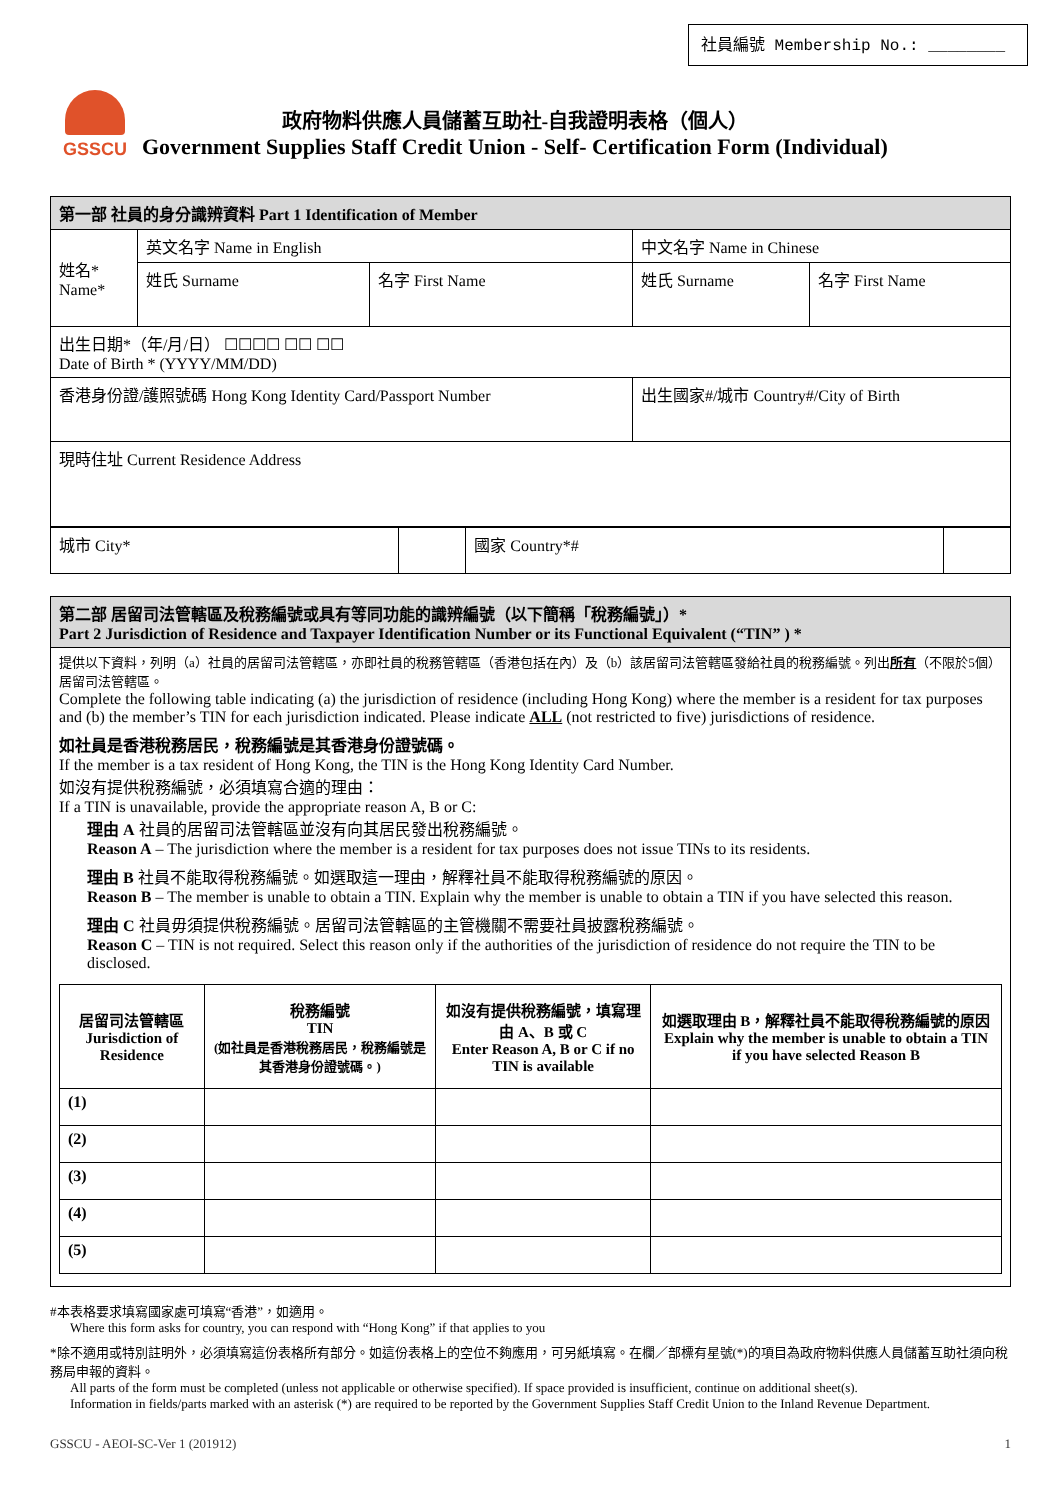社員編號 Membership No.: ________
GSSCU
政府物料供應人員儲蓄互助社-自我證明表格（個人）
Government Supplies Staff Credit Union - Self- Certification Form (Individual)
| 第一部 社員的身分識辨資料 Part 1 Identification of Member | | | | |
| 姓名* Name* | 英文名字 Name in English | | 中文名字 Name in Chinese | |
| | 姓氏 Surname | 名字 First Name | 姓氏 Surname | 名字 First Name |
| 出生日期*（年/月/日） ☐☐☐☐ ☐☐ ☐☐ Date of Birth * (YYYY/MM/DD) | | | | |
| 香港身份證/護照號碼 Hong Kong Identity Card/Passport Number | | | 出生國家#/城市 Country#/City of Birth | |
| 現時住址 Current Residence Address | | | | |
| 城市 City* | | 國家 Country*# | |
| 第二部 居留司法管轄區及稅務編號或具有等同功能的識辨編號（以下簡稱「稅務編號」）* Part 2 Jurisdiction of Residence and Taxpayer Identification Number or its Functional Equivalent (“TIN” ) * |
| 提供以下資料，列明（a）社員的居留司法管轄區，亦即社員的稅務管轄區（香港包括在內）及（b）該居留司法管轄區發給社員的稅務編號。列出 所有 （不限於5個）居留司法管轄區。 Complete the following table indicating (a) the jurisdiction of residence (including Hong Kong) where the member is a resident for tax purposes and (b) the member’s TIN for each jurisdiction indicated. Please indicate ALL (not restricted to five) jurisdictions of residence. 如社員是香港稅務居民，稅務編號是其香港身份證號碼。 If the member is a tax resident of Hong Kong, the TIN is the Hong Kong Identity Card Number. 如沒有提供稅務編號，必須填寫合適的理由： If a TIN is unavailable, provide the appropriate reason A, B or C: 理由 A 社員的居留司法管轄區並沒有向其居民發出稅務編號。 Reason A – The jurisdiction where the member is a resident for tax purposes does not issue TINs to its residents. 理由 B 社員不能取得稅務編號。如選取這一理由，解釋社員不能取得稅務編號的原因。 Reason B – The member is unable to obtain a TIN. Explain why the member is unable to obtain a TIN if you have selected this reason. 理由 C 社員毋須提供稅務編號。居留司法管轄區的主管機關不需要社員披露稅務編號。 Reason C – TIN is not required. Select this reason only if the authorities of the jurisdiction of residence do not require the TIN to be disclosed. / 居留司法管轄區 Jurisdiction of Residence / 稅務編號 TIN (如社員是香港稅務居民，稅務編號是其香港身份證號碼。) / 如沒有提供稅務編號，填寫理由 A、B 或 C Enter Reason A, B or C if no TIN is available / 如選取理由 B，解釋社員不能取得稅務編號的原因 Explain why the member is unable to obtain a TIN if you have selected Reason B / / --- / --- / --- / --- / / (1) / / / / / (2) / / / / / (3) / / / / / (4) / / / / / (5) / / / / |
#本表格要求填寫國家處可填寫“香港”，如適用。
Where this form asks for country, you can respond with “Hong Kong” if that applies to you
*除不適用或特別註明外，必須填寫這份表格所有部分。如這份表格上的空位不夠應用，可另紙填寫。在欄／部標有星號(*)的項目為政府物料供應人員儲蓄互助社須向稅務局申報的資料。
All parts of the form must be completed (unless not applicable or otherwise specified). If space provided is insufficient, continue on additional sheet(s).
Information in fields/parts marked with an asterisk (*) are required to be reported by the Government Supplies Staff Credit Union to the Inland Revenue Department.
GSSCU - AEOI-SC-Ver 1 (201912) 1